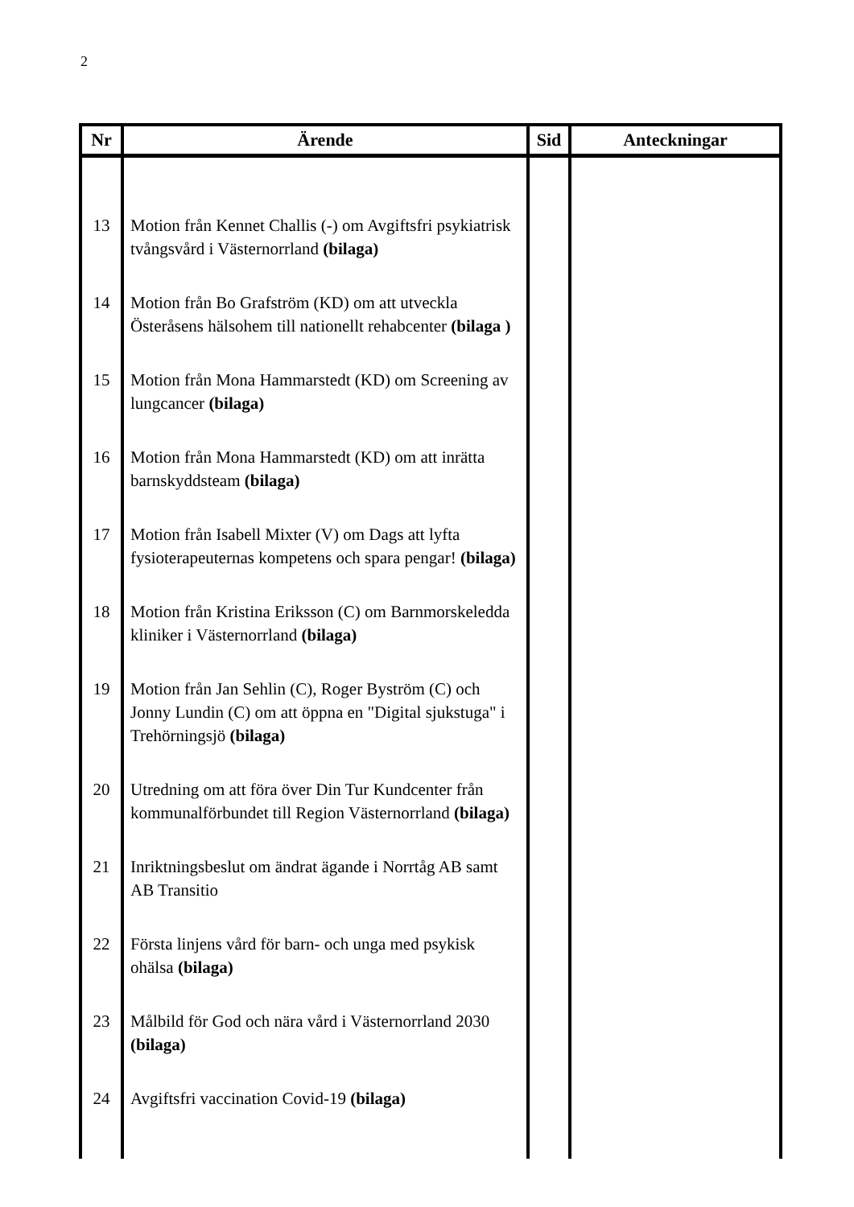2
| Nr | Ärende | Sid | Anteckningar |
| --- | --- | --- | --- |
| 13 | Motion från Kennet Challis (-) om Avgiftsfri psykiatrisk tvångsvård i Västernorrland (bilaga) | | |
| 14 | Motion från Bo Grafström (KD) om att utveckla Österåsens hälsohem till nationellt rehabcenter (bilaga ) | | |
| 15 | Motion från Mona Hammarstedt (KD) om Screening av lungcancer (bilaga) | | |
| 16 | Motion från Mona Hammarstedt (KD) om att inrätta barnskyddsteam (bilaga) | | |
| 17 | Motion från Isabell Mixter (V) om Dags att lyfta fysioterapeuternas kompetens och spara pengar! (bilaga) | | |
| 18 | Motion från Kristina Eriksson (C) om Barnmorskeledda kliniker i Västernorrland (bilaga) | | |
| 19 | Motion från Jan Sehlin (C), Roger Byström (C) och Jonny Lundin (C) om att öppna en "Digital sjukstuga" i Trehörningsjö (bilaga) | | |
| 20 | Utredning om att föra över Din Tur Kundcenter från kommunalförbundet till Region Västernorrland (bilaga) | | |
| 21 | Inriktningsbeslut om ändrat ägande i Norrtåg AB samt AB Transitio | | |
| 22 | Första linjens vård för barn- och unga med psykisk ohälsa (bilaga) | | |
| 23 | Målbild för God och nära vård i Västernorrland 2030 (bilaga) | | |
| 24 | Avgiftsfri vaccination Covid-19 (bilaga) | | |